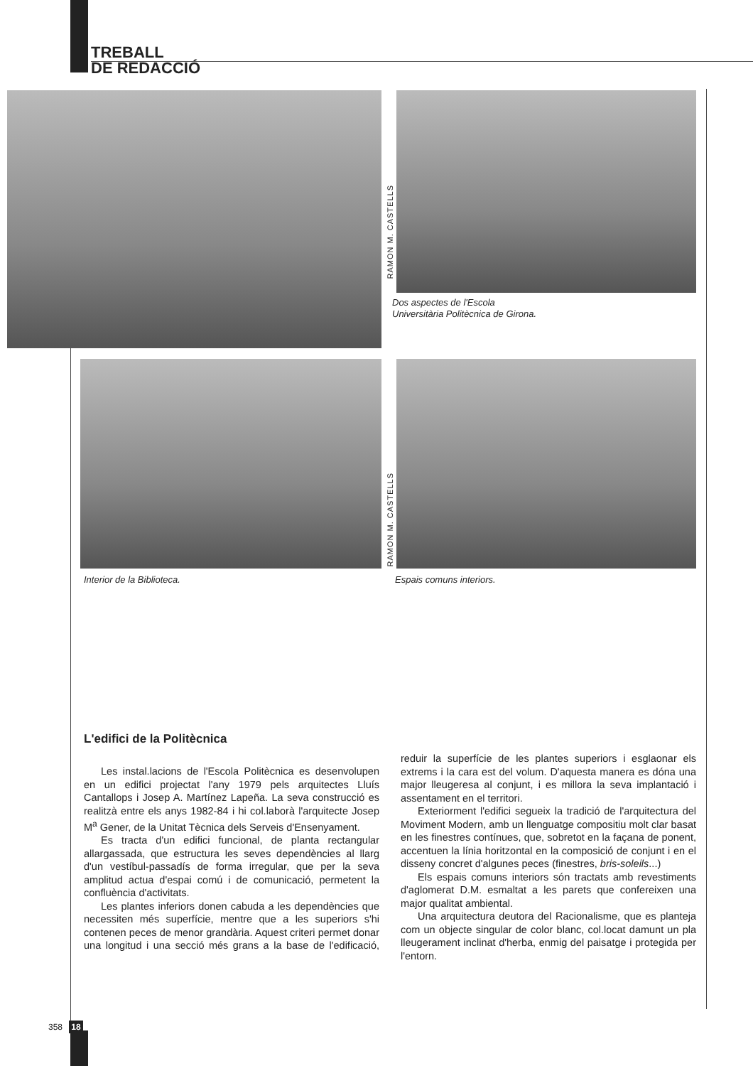TREBALL
DE REDACCIÓ
RAMON M. CASTELLS
Dos aspectes de l'Escola
Universitària Politècnica de Girona.
RAMON M. CASTELLS
Interior de la Biblioteca. Espais comuns interiors.
L'edifici de la Politècnica
Les instal.lacions de l'Escola Politècnica es desenvolupen en un edifici projectat l'any 1979 pels arquitectes Lluís Cantallops i Josep A. Martínez Lapeña. La seva construcció es realitzà entre els anys 1982-84 i hi col.laborà l'arquitecte Josep M<sup>a</sup> Gener, de la Unitat Tècnica dels Serveis d'Ensenyament.
Es tracta d'un edifici funcional, de planta rectangular allargassada, que estructura les seves dependències al llarg d'un vestíbul-passadís de forma irregular, que per la seva amplitud actua d'espai comú i de comunicació, permetent la confluència d'activitats.
Les plantes inferiors donen cabuda a les dependències que necessiten més superfície, mentre que a les superiors s'hi contenen peces de menor grandària. Aquest criteri permet donar una longitud i una secció més grans a la base de l'edificació, reduir la superfície de les plantes superiors i esglaonar els extrems i la cara est del volum. D'aquesta manera es dóna una major lleugeresa al conjunt, i es millora la seva implantació i assentament en el territori.
Exteriorment l'edifici segueix la tradició de l'arquitectura del Moviment Modern, amb un llenguatge compositiu molt clar basat en les finestres contínues, que, sobretot en la façana de ponent, accentuen la línia horitzontal en la composició de conjunt i en el disseny concret d'algunes peces (finestres, bris-soleils...)
Els espais comuns interiors són tractats amb revestiments d'aglomerat D.M. esmaltat a les parets que confereixen una major qualitat ambiental.
Una arquitectura deutora del Racionalisme, que es planteja com un objecte singular de color blanc, col.locat damunt un pla lleugerament inclinat d'herba, enmig del paisatge i protegida per l'entorn.
358 18